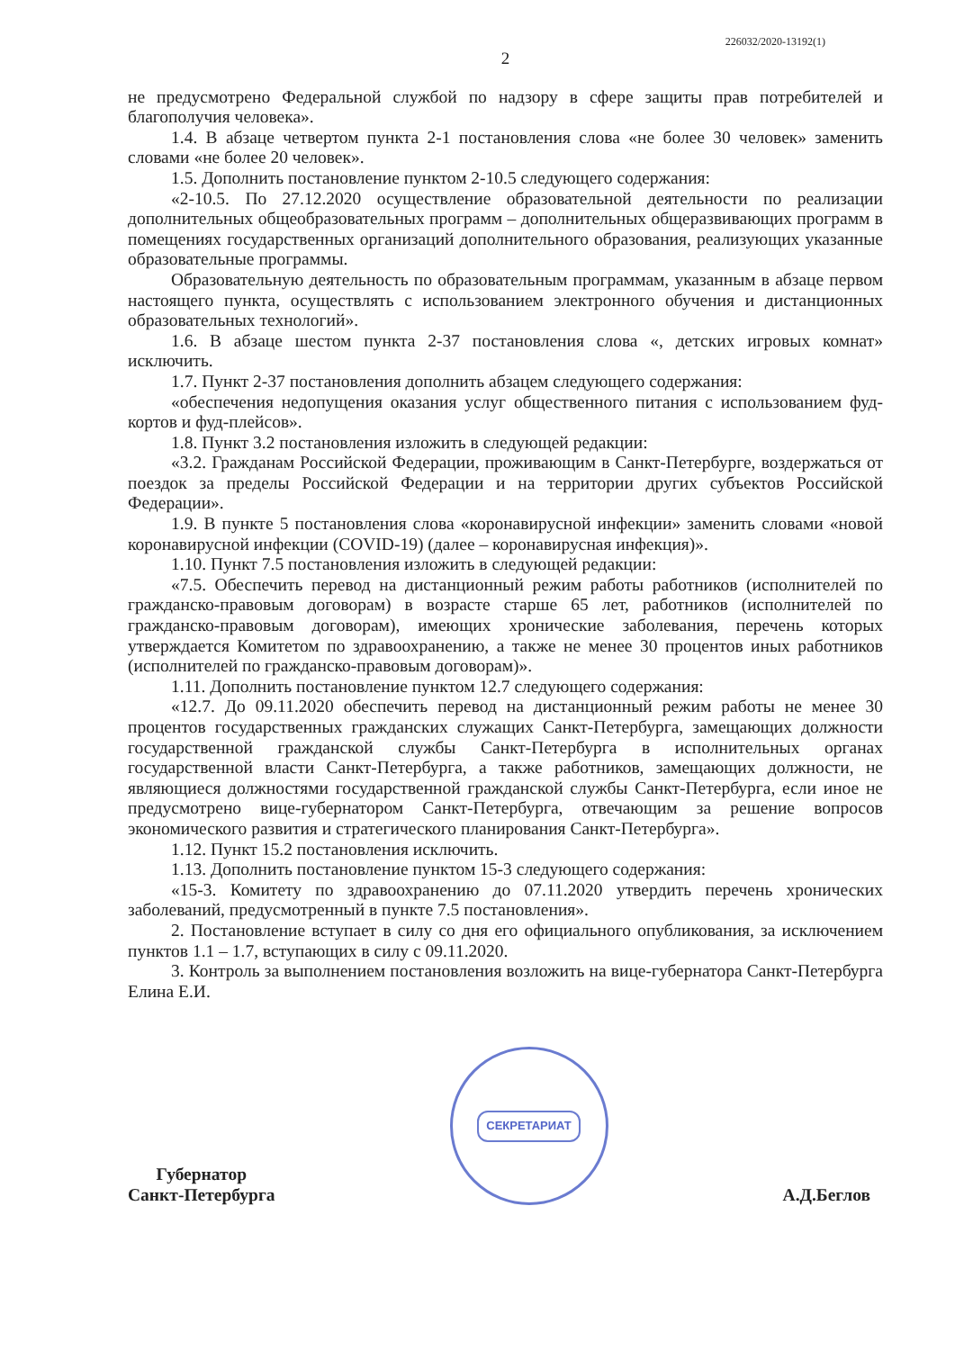226032/2020-13192(1)
2
не предусмотрено Федеральной службой по надзору в сфере защиты прав потребителей и благополучия человека».
1.4. В абзаце четвертом пункта 2-1 постановления слова «не более 30 человек» заменить словами «не более 20 человек».
1.5. Дополнить постановление пунктом 2-10.5 следующего содержания:
«2-10.5. По 27.12.2020 осуществление образовательной деятельности по реализации дополнительных общеобразовательных программ – дополнительных общеразвивающих программ в помещениях государственных организаций дополнительного образования, реализующих указанные образовательные программы.
Образовательную деятельность по образовательным программам, указанным в абзаце первом настоящего пункта, осуществлять с использованием электронного обучения и дистанционных образовательных технологий».
1.6. В абзаце шестом пункта 2-37 постановления слова «, детских игровых комнат» исключить.
1.7. Пункт 2-37 постановления дополнить абзацем следующего содержания:
«обеспечения недопущения оказания услуг общественного питания с использованием фуд-кортов и фуд-плейсов».
1.8. Пункт 3.2 постановления изложить в следующей редакции:
«3.2. Гражданам Российской Федерации, проживающим в Санкт-Петербурге, воздержаться от поездок за пределы Российской Федерации и на территории других субъектов Российской Федерации».
1.9. В пункте 5 постановления слова «коронавирусной инфекции» заменить словами «новой коронавирусной инфекции (COVID-19) (далее – коронавирусная инфекция)».
1.10. Пункт 7.5 постановления изложить в следующей редакции:
«7.5. Обеспечить перевод на дистанционный режим работы работников (исполнителей по гражданско-правовым договорам) в возрасте старше 65 лет, работников (исполнителей по гражданско-правовым договорам), имеющих хронические заболевания, перечень которых утверждается Комитетом по здравоохранению, а также не менее 30 процентов иных работников (исполнителей по гражданско-правовым договорам)».
1.11. Дополнить постановление пунктом 12.7 следующего содержания:
«12.7. До 09.11.2020 обеспечить перевод на дистанционный режим работы не менее 30 процентов государственных гражданских служащих Санкт-Петербурга, замещающих должности государственной гражданской службы Санкт-Петербурга в исполнительных органах государственной власти Санкт-Петербурга, а также работников, замещающих должности, не являющиеся должностями государственной гражданской службы Санкт-Петербурга, если иное не предусмотрено вице-губернатором Санкт-Петербурга, отвечающим за решение вопросов экономического развития и стратегического планирования Санкт-Петербурга».
1.12. Пункт 15.2 постановления исключить.
1.13. Дополнить постановление пунктом 15-3 следующего содержания:
«15-3. Комитету по здравоохранению до 07.11.2020 утвердить перечень хронических заболеваний, предусмотренный в пункте 7.5 постановления».
2. Постановление вступает в силу со дня его официального опубликования, за исключением пунктов 1.1 – 1.7, вступающих в силу с 09.11.2020.
3. Контроль за выполнением постановления возложить на вице-губернатора Санкт-Петербурга Елина Е.И.
Губернатор
Санкт-Петербурга
СЕКРЕТАРИАТ
А.Д.Беглов